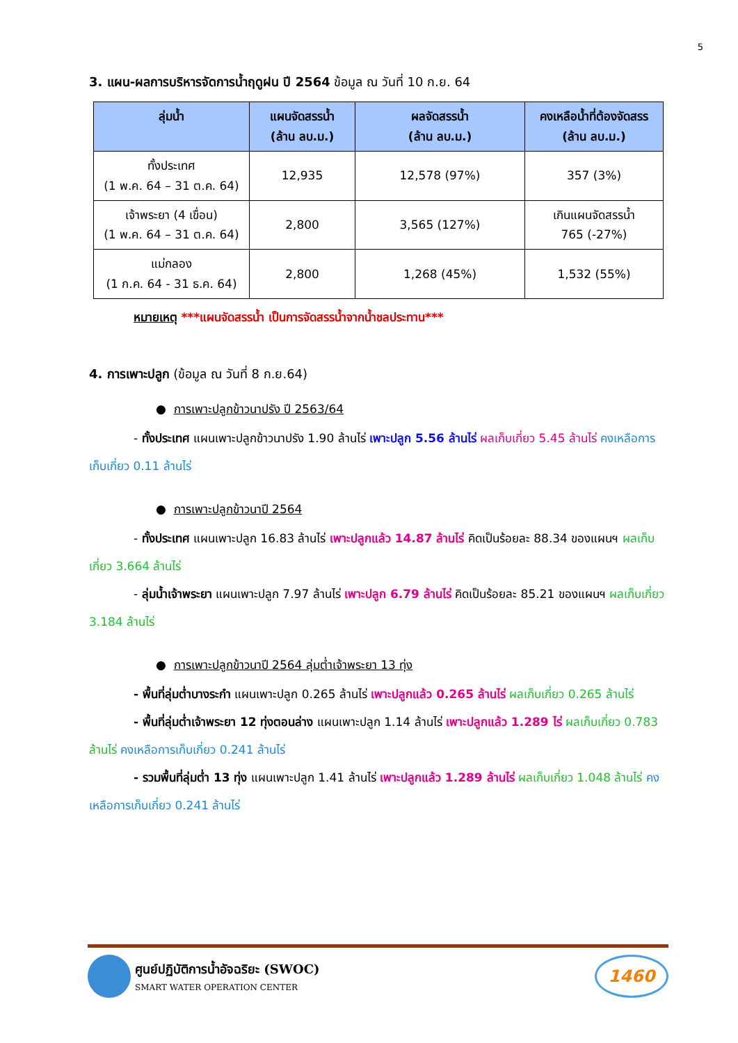5
3. แผน-ผลการบริหารจัดการน้ำฤดูฝน ปี 2564 ข้อมูล ณ วันที่ 10 ก.ย. 64
| ลุ่มน้ำ | แผนจัดสรรน้ำ (ล้าน ลบ.ม.) | ผลจัดสรรน้ำ (ล้าน ลบ.ม.) | คงเหลือน้ำที่ต้องจัดสรร (ล้าน ลบ.ม.) |
| --- | --- | --- | --- |
| ทั้งประเทศ (1 พ.ค. 64 – 31 ต.ค. 64) | 12,935 | 12,578 (97%) | 357 (3%) |
| เจ้าพระยา (4 เขื่อน) (1 พ.ค. 64 – 31 ต.ค. 64) | 2,800 | 3,565 (127%) | เกินแผนจัดสรรน้ำ 765 (-27%) |
| แม่กลอง (1 ก.ค. 64 - 31 ธ.ค. 64) | 2,800 | 1,268 (45%) | 1,532 (55%) |
หมายเหตุ ***แผนจัดสรรน้ำ เป็นการจัดสรรน้ำจากน้ำชลประทาน***
4. การเพาะปลูก (ข้อมูล ณ วันที่ 8 ก.ย.64)
● การเพาะปลูกข้าวนาปรัง ปี 2563/64
- ทั้งประเทศ แผนเพาะปลูกข้าวนาปรัง 1.90 ล้านไร่ เพาะปลูก 5.56 ล้านไร่ ผลเก็บเกี่ยว 5.45 ล้านไร่ คงเหลือการเก็บเกี่ยว 0.11 ล้านไร่
● การเพาะปลูกข้าวนาปี 2564
- ทั้งประเทศ แผนเพาะปลูก 16.83 ล้านไร่ เพาะปลูกแล้ว 14.87 ล้านไร่ คิดเป็นร้อยละ 88.34 ของแผนฯ ผลเก็บเกี่ยว 3.664 ล้านไร่
- ลุ่มน้ำเจ้าพระยา แผนเพาะปลูก 7.97 ล้านไร่ เพาะปลูก 6.79 ล้านไร่ คิดเป็นร้อยละ 85.21 ของแผนฯ ผลเก็บเกี่ยว 3.184 ล้านไร่
● การเพาะปลูกข้าวนาปี 2564 ลุ่มต่ำเจ้าพระยา 13 ทุ่ง
- พื้นที่ลุ่มต่ำบางระกำ แผนเพาะปลูก 0.265 ล้านไร่ เพาะปลูกแล้ว 0.265 ล้านไร่ ผลเก็บเกี่ยว 0.265 ล้านไร่
- พื้นที่ลุ่มต่ำเจ้าพระยา 12 ทุ่งตอนล่าง แผนเพาะปลูก 1.14 ล้านไร่ เพาะปลูกแล้ว 1.289 ไร่ ผลเก็บเกี่ยว 0.783 ล้านไร่ คงเหลือการเก็บเกี่ยว 0.241 ล้านไร่
- รวมพื้นที่ลุ่มต่ำ 13 ทุ่ง แผนเพาะปลูก 1.41 ล้านไร่ เพาะปลูกแล้ว 1.289 ล้านไร่ ผลเก็บเกี่ยว 1.048 ล้านไร่ คงเหลือการเก็บเกี่ยว 0.241 ล้านไร่
ศูนย์ปฏิบัติการน้ำอัจฉริยะ (SWOC)
SMART WATER OPERATION CENTER
1460